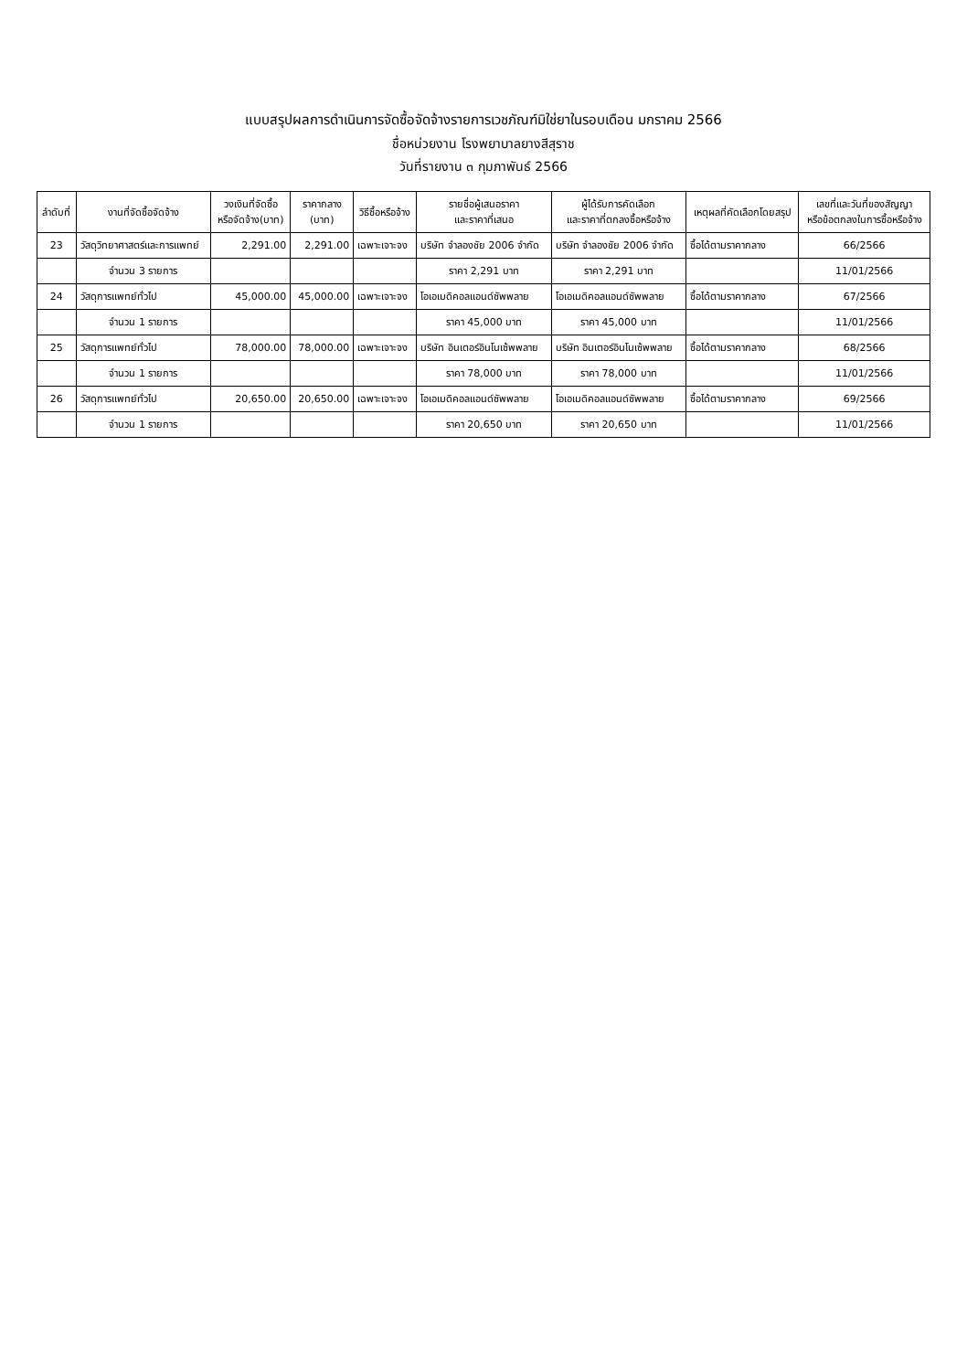แบบสรุปผลการดำเนินการจัดซื้อจัดจ้างรายการเวชภัณฑ์มิใช่ยาในรอบเดือน มกราคม 2566
ชื่อหน่วยงาน โรงพยาบาลยางสีสุราช
วันที่รายงาน ๓ กุมภาพันธ์ 2566
| ลำดับที่ | งานที่จัดซื้อจัดจ้าง | วงเงินที่จัดซื้อ หรือจัดจ้าง(บาท) | ราคากลาง (บาท) | วิธีซื้อหรือจ้าง | รายชื่อผู้เสนอราคา และราคาที่เสนอ | ผู้ได้รับการคัดเลือก และราคาที่ตกลงซื้อหรือจ้าง | เหตุผลที่คัดเลือกโดยสรุป | เลขที่และวันที่ของสัญญา หรือข้อตกลงในการซื้อหรือจ้าง |
| --- | --- | --- | --- | --- | --- | --- | --- | --- |
| 23 | วัสดุวิทยาศาสตร์และการแพทย์ | 2,291.00 | 2,291.00 | เฉพาะเจาะจง | บริษัท จำลองชัย 2006 จำกัด | บริษัท จำลองชัย 2006 จำกัด | ซื้อได้ตามราคากลาง | 66/2566 |
| | จำนวน 3 รายการ | | | | ราคา 2,291 บาท | ราคา 2,291 บาท | | 11/01/2566 |
| 24 | วัสดุการแพทย์ทั่วไป | 45,000.00 | 45,000.00 | เฉพาะเจาะจง | โอเอเมดิคอลแอนด์ซัพพลาย | โอเอเมดิคอลแอนด์ซัพพลาย | ซื้อได้ตามราคากลาง | 67/2566 |
| | จำนวน 1 รายการ | | | | ราคา 45,000 บาท | ราคา 45,000 บาท | | 11/01/2566 |
| 25 | วัสดุการแพทย์ทั่วไป | 78,000.00 | 78,000.00 | เฉพาะเจาะจง | บริษัท อินเตอร์อินโนเซ้พพลาย | บริษัท อินเตอร์อินโนเซ้พพลาย | ซื้อได้ตามราคากลาง | 68/2566 |
| | จำนวน 1 รายการ | | | | ราคา 78,000 บาท | ราคา 78,000 บาท | | 11/01/2566 |
| 26 | วัสดุการแพทย์ทั่วไป | 20,650.00 | 20,650.00 | เฉพาะเจาะจง | โอเอเมดิคอลแอนด์ซัพพลาย | โอเอเมดิคอลแอนด์ซัพพลาย | ซื้อได้ตามราคากลาง | 69/2566 |
| | จำนวน 1 รายการ | | | | ราคา 20,650 บาท | ราคา 20,650 บาท | | 11/01/2566 |